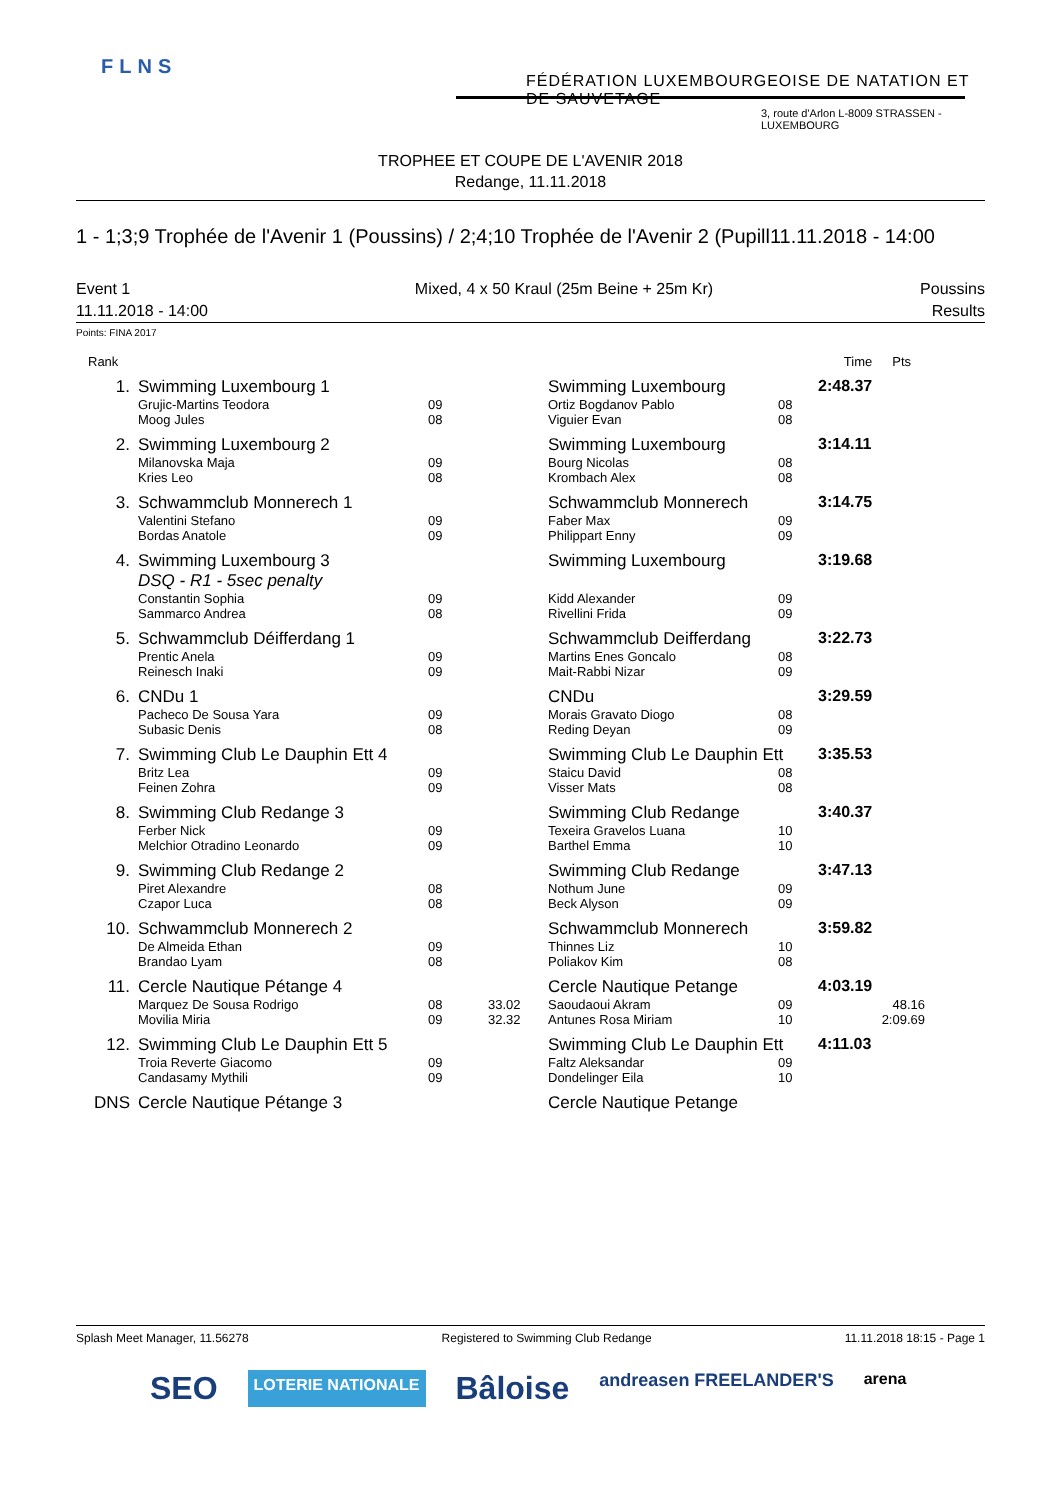FLNS
FÉDÉRATION LUXEMBOURGEOISE DE NATATION ET DE SAUVETAGE
3, route d'Arlon L-8009 STRASSEN - LUXEMBOURG
TROPHEE ET COUPE DE L'AVENIR 2018
Redange, 11.11.2018
1 - 1;3;9 Trophée de l'Avenir 1 (Poussins) / 2;4;10 Trophée de l'Avenir 2 (Pupill11.11.2018 - 14:00
Event 1
11.11.2018 - 14:00
Mixed, 4 x 50 Kraul (25m Beine + 25m Kr)
Poussins
Results
Points: FINA 2017
| Rank | | | | | | Time | Pts |
| --- | --- | --- | --- | --- | --- | --- | --- |
| 1. | Swimming Luxembourg 1 | | | Swimming Luxembourg | | 2:48.37 | |
| | Grujic-Martins Teodora Moog Jules | 09 08 | | Ortiz Bogdanov Pablo Viguier Evan | 08 08 | | |
| 2. | Swimming Luxembourg 2 | | | Swimming Luxembourg | | 3:14.11 | |
| | Milanovska Maja Kries Leo | 09 08 | | Bourg Nicolas Krombach Alex | 08 08 | | |
| 3. | Schwammclub Monnerech 1 | | | Schwammclub Monnerech | | 3:14.75 | |
| | Valentini Stefano Bordas Anatole | 09 09 | | Faber Max Philippart Enny | 09 09 | | |
| 4. | Swimming Luxembourg 3 DSQ - R1 - 5sec penalty | | | Swimming Luxembourg | | 3:19.68 | |
| | Constantin Sophia Sammarco Andrea | 09 08 | | Kidd Alexander Rivellini Frida | 09 09 | | |
| 5. | Schwammclub Déifferdang 1 | | | Schwammclub Deifferdang | | 3:22.73 | |
| | Prentic Anela Reinesch Inaki | 09 09 | | Martins Enes Goncalo Mait-Rabbi Nizar | 08 09 | | |
| 6. | CNDu 1 | | | CNDu | | 3:29.59 | |
| | Pacheco De Sousa Yara Subasic Denis | 09 08 | | Morais Gravato Diogo Reding Deyan | 08 09 | | |
| 7. | Swimming Club Le Dauphin Ett 4 | | | Swimming Club Le Dauphin Ett | | 3:35.53 | |
| | Britz Lea Feinen Zohra | 09 09 | | Staicu David Visser Mats | 08 08 | | |
| 8. | Swimming Club Redange 3 | | | Swimming Club Redange | | 3:40.37 | |
| | Ferber Nick Melchior Otradino Leonardo | 09 09 | | Texeira Gravelos Luana Barthel Emma | 10 10 | | |
| 9. | Swimming Club Redange 2 | | | Swimming Club Redange | | 3:47.13 | |
| | Piret Alexandre Czapor Luca | 08 08 | | Nothum June Beck Alyson | 09 09 | | |
| 10. | Schwammclub Monnerech 2 | | | Schwammclub Monnerech | | 3:59.82 | |
| | De Almeida Ethan Brandao Lyam | 09 08 | | Thinnes Liz Poliakov Kim | 10 08 | | |
| 11. | Cercle Nautique Pétange 4 | | | Cercle Nautique Petange | | 4:03.19 | |
| | Marquez De Sousa Rodrigo Movilia Miria | 08 09 | 33.02 32.32 | Saoudaoui Akram Antunes Rosa Miriam | 09 10 | | 48.16 2:09.69 |
| 12. | Swimming Club Le Dauphin Ett 5 | | | Swimming Club Le Dauphin Ett | | 4:11.03 | |
| | Troia Reverte Giacomo Candasamy Mythili | 09 09 | | Faltz Aleksandar Dondelinger Eila | 09 10 | | |
| DNS | Cercle Nautique Pétange 3 | | | Cercle Nautique Petange | | | |
Splash Meet Manager, 11.56278 Registered to Swimming Club Redange 11.11.2018 18:15 - Page 1
SEO LOTERIE NATIONALE Bâloise andreasen FREELANDER'S arena